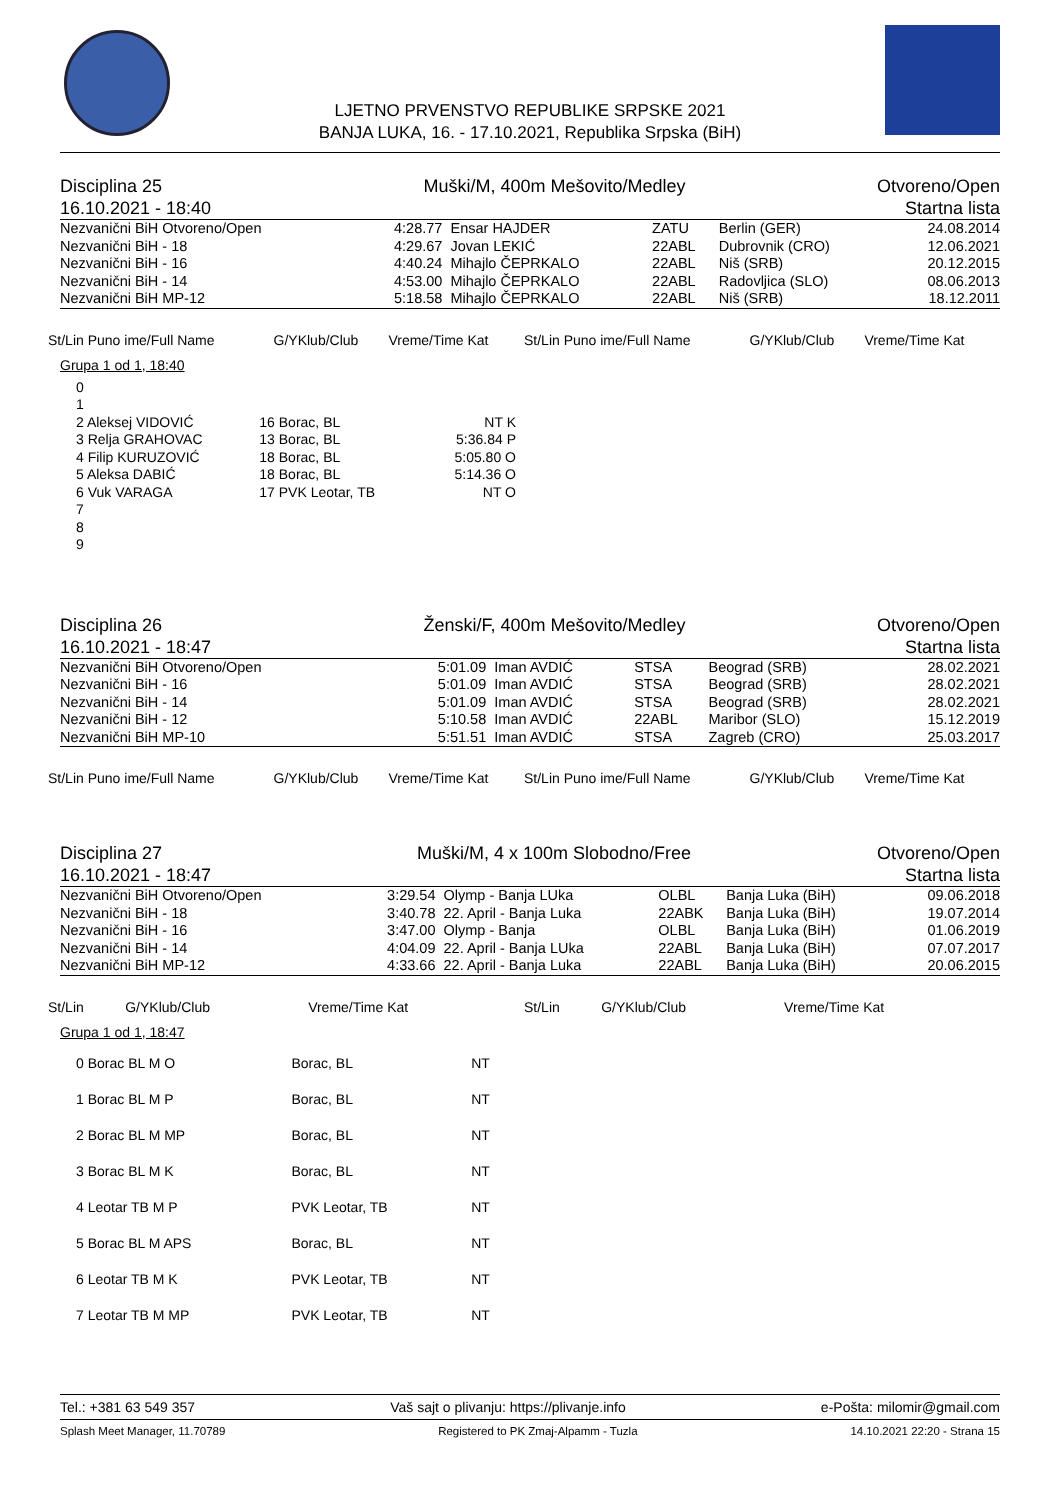LJETNO PRVENSTVO REPUBLIKE SRPSKE 2021
BANJA LUKA, 16. - 17.10.2021, Republika Srpska (BiH)
| Disciplina 25 | Muški/M, 400m Mešovito/Medley | Otvoreno/Open |
| 16.10.2021 - 18:40 | | Startna lista |
| Nezvanični BiH Otvoreno/Open | 4:28.77 | Ensar HAJDER | ZATU | Berlin (GER) | 24.08.2014 |
| Nezvanični BiH - 18 | 4:29.67 | Jovan LEKIĆ | 22ABL | Dubrovnik (CRO) | 12.06.2021 |
| Nezvanični BiH - 16 | 4:40.24 | Mihajlo ČEPRKALO | 22ABL | Niš (SRB) | 20.12.2015 |
| Nezvanični BiH - 14 | 4:53.00 | Mihajlo ČEPRKALO | 22ABL | Radovljica (SLO) | 08.06.2013 |
| Nezvanični BiH MP-12 | 5:18.58 | Mihajlo ČEPRKALO | 22ABL | Niš (SRB) | 18.12.2011 |
| St/Lin Puno ime/Full Name | G/YKlub/Club | Vreme/Time Kat | St/Lin Puno ime/Full Name | G/YKlub/Club | Vreme/Time Kat |
| --- | --- | --- | --- | --- | --- |
Grupa 1 od 1, 18:40
| 0 | | | |
| 1 | | | |
| 2 Aleksej VIDOVIĆ | 16 Borac, BL | NT K | |
| 3 Relja GRAHOVAC | 13 Borac, BL | 5:36.84 P | |
| 4 Filip KURUZOVIĆ | 18 Borac, BL | 5:05.80 O | |
| 5 Aleksa DABIĆ | 18 Borac, BL | 5:14.36 O | |
| 6 Vuk VARAGA | 17 PVK Leotar, TB | NT O | |
| 7 | | | |
| 8 | | | |
| 9 | | | |
| Disciplina 26 | Ženski/F, 400m Mešovito/Medley | Otvoreno/Open |
| 16.10.2021 - 18:47 | | Startna lista |
| Nezvanični BiH Otvoreno/Open | 5:01.09 | Iman AVDIĆ | STSA | Beograd (SRB) | 28.02.2021 |
| Nezvanični BiH - 16 | 5:01.09 | Iman AVDIĆ | STSA | Beograd (SRB) | 28.02.2021 |
| Nezvanični BiH - 14 | 5:01.09 | Iman AVDIĆ | STSA | Beograd (SRB) | 28.02.2021 |
| Nezvanični BiH - 12 | 5:10.58 | Iman AVDIĆ | 22ABL | Maribor (SLO) | 15.12.2019 |
| Nezvanični BiH MP-10 | 5:51.51 | Iman AVDIĆ | STSA | Zagreb (CRO) | 25.03.2017 |
| St/Lin Puno ime/Full Name | G/YKlub/Club | Vreme/Time Kat | St/Lin Puno ime/Full Name | G/YKlub/Club | Vreme/Time Kat |
| --- | --- | --- | --- | --- | --- |
| Disciplina 27 | Muški/M, 4 x 100m Slobodno/Free | Otvoreno/Open |
| 16.10.2021 - 18:47 | | Startna lista |
| Nezvanični BiH Otvoreno/Open | 3:29.54 | Olymp - Banja LUka | OLBL | Banja Luka (BiH) | 09.06.2018 |
| Nezvanični BiH - 18 | 3:40.78 | 22. April - Banja Luka | 22ABK | Banja Luka (BiH) | 19.07.2014 |
| Nezvanični BiH - 16 | 3:47.00 | Olymp - Banja | OLBL | Banja Luka (BiH) | 01.06.2019 |
| Nezvanični BiH - 14 | 4:04.09 | 22. April - Banja LUka | 22ABL | Banja Luka (BiH) | 07.07.2017 |
| Nezvanični BiH MP-12 | 4:33.66 | 22. April - Banja Luka | 22ABL | Banja Luka (BiH) | 20.06.2015 |
| St/Lin | G/YKlub/Club | Vreme/Time Kat | St/Lin | G/YKlub/Club | Vreme/Time Kat |
| --- | --- | --- | --- | --- | --- |
Grupa 1 od 1, 18:47
| 0 Borac BL M O | Borac, BL | NT |
| 1 Borac BL M P | Borac, BL | NT |
| 2 Borac BL M MP | Borac, BL | NT |
| 3 Borac BL M K | Borac, BL | NT |
| 4 Leotar TB M P | PVK Leotar, TB | NT |
| 5 Borac BL M APS | Borac, BL | NT |
| 6 Leotar TB M K | PVK Leotar, TB | NT |
| 7 Leotar TB M MP | PVK Leotar, TB | NT |
Tel.: +381 63 549 357 Vaš sajt o plivanju: https://plivanje.info e-Pošta: milomir@gmail.com
Splash Meet Manager, 11.70789 Registered to PK Zmaj-Alpamm - Tuzla 14.10.2021 22:20 - Strana 15